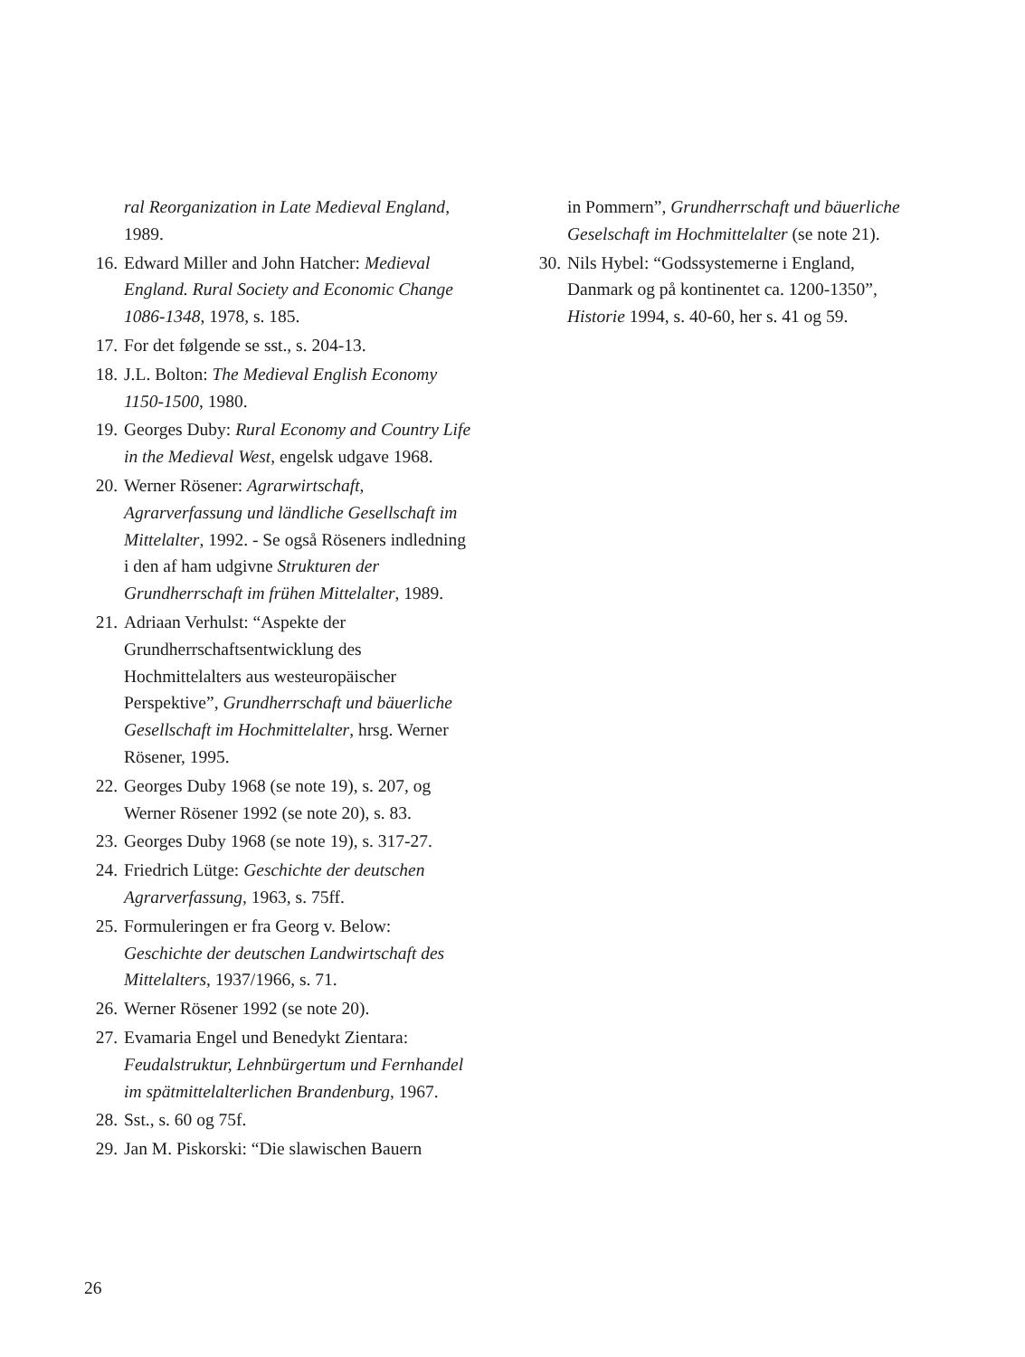ral Reorganization in Late Medieval England, 1989.
16. Edward Miller and John Hatcher: Medieval England. Rural Society and Economic Change 1086-1348, 1978, s. 185.
17. For det følgende se sst., s. 204-13.
18. J.L. Bolton: The Medieval English Economy 1150-1500, 1980.
19. Georges Duby: Rural Economy and Country Life in the Medieval West, engelsk udgave 1968.
20. Werner Rösener: Agrarwirtschaft, Agrarverfassung und ländliche Gesellschaft im Mittelalter, 1992. - Se også Röseners indledning i den af ham udgivne Strukturen der Grundherrschaft im frühen Mittelalter, 1989.
21. Adriaan Verhulst: “Aspekte der Grundherrschaftsentwicklung des Hochmittelalters aus westeuropäischer Perspektive”, Grundherrschaft und bäuerliche Gesellschaft im Hochmittelalter, hrsg. Werner Rösener, 1995.
22. Georges Duby 1968 (se note 19), s. 207, og Werner Rösener 1992 (se note 20), s. 83.
23. Georges Duby 1968 (se note 19), s. 317-27.
24. Friedrich Lütge: Geschichte der deutschen Agrarverfassung, 1963, s. 75ff.
25. Formuleringen er fra Georg v. Below: Geschichte der deutschen Landwirtschaft des Mittelalters, 1937/1966, s. 71.
26. Werner Rösener 1992 (se note 20).
27. Evamaria Engel und Benedykt Zientara: Feudalstruktur, Lehnbürgertum und Fernhandel im spätmittelalterlichen Brandenburg, 1967.
28. Sst., s. 60 og 75f.
29. Jan M. Piskorski: “Die slawischen Bauern
in Pommern”, Grundherrschaft und bäuerliche Geselschaft im Hochmittelalter (se note 21).
30. Nils Hybel: “Godssystemerne i England, Danmark og på kontinentet ca. 1200-1350”, Historie 1994, s. 40-60, her s. 41 og 59.
26